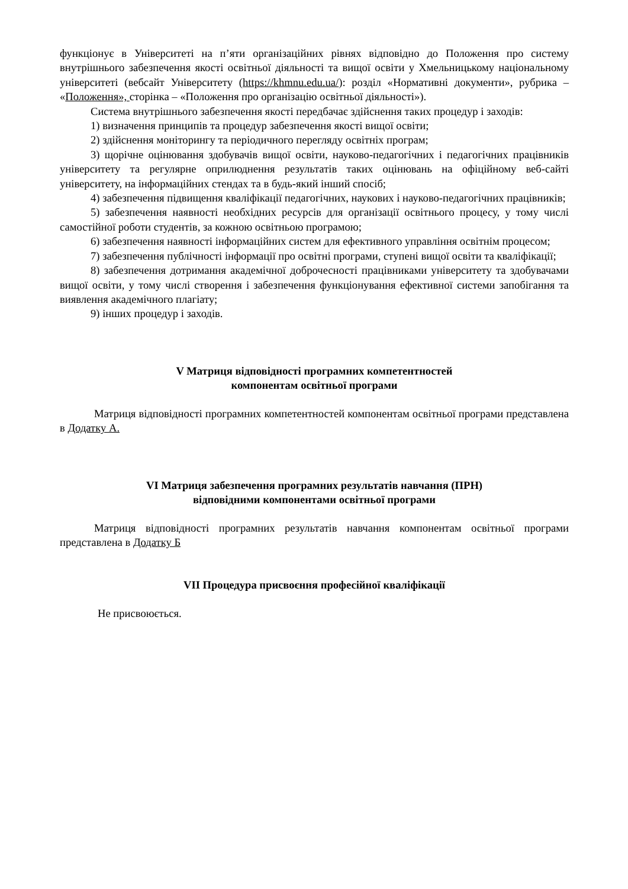функціонує в Університеті на п’яти організаційних рівнях відповідно до Положення про систему внутрішнього забезпечення якості освітньої діяльності та вищої освіти у Хмельницькому національному університеті (вебсайт Університету (https://khmnu.edu.ua/): розділ «Нормативні документи», рубрика – «Положення», сторінка – «Положення про організацію освітньої діяльності»).
Система внутрішнього забезпечення якості передбачає здійснення таких процедур і заходів:
1) визначення принципів та процедур забезпечення якості вищої освіти;
2) здійснення моніторингу та періодичного перегляду освітніх програм;
3) щорічне оцінювання здобувачів вищої освіти, науково-педагогічних і педагогічних працівників університету та регулярне оприлюднення результатів таких оцінювань на офіційному веб-сайті університету, на інформаційних стендах та в будь-який інший спосіб;
4) забезпечення підвищення кваліфікації педагогічних, наукових і науково-педагогічних працівників;
5) забезпечення наявності необхідних ресурсів для організації освітнього процесу, у тому числі самостійної роботи студентів, за кожною освітньою програмою;
6) забезпечення наявності інформаційних систем для ефективного управління освітнім процесом;
7) забезпечення публічності інформації про освітні програми, ступені вищої освіти та кваліфікації;
8) забезпечення дотримання академічної доброчесності працівниками університету та здобувачами вищої освіти, у тому числі створення і забезпечення функціонування ефективної системи запобігання та виявлення академічного плагіату;
9) інших процедур і заходів.
V Матриця відповідності програмних компетентностей
компонентам освітньої програми
Матриця відповідності програмних компетентностей компонентам освітньої програми представлена в Додатку А.
VI Матриця забезпечення програмних результатів навчання (ПРН)
відповідними компонентами освітньої програми
Матриця відповідності програмних результатів навчання компонентам освітньої програми представлена в Додатку Б
VII Процедура присвоєння професійної кваліфікації
Не присвоюється.